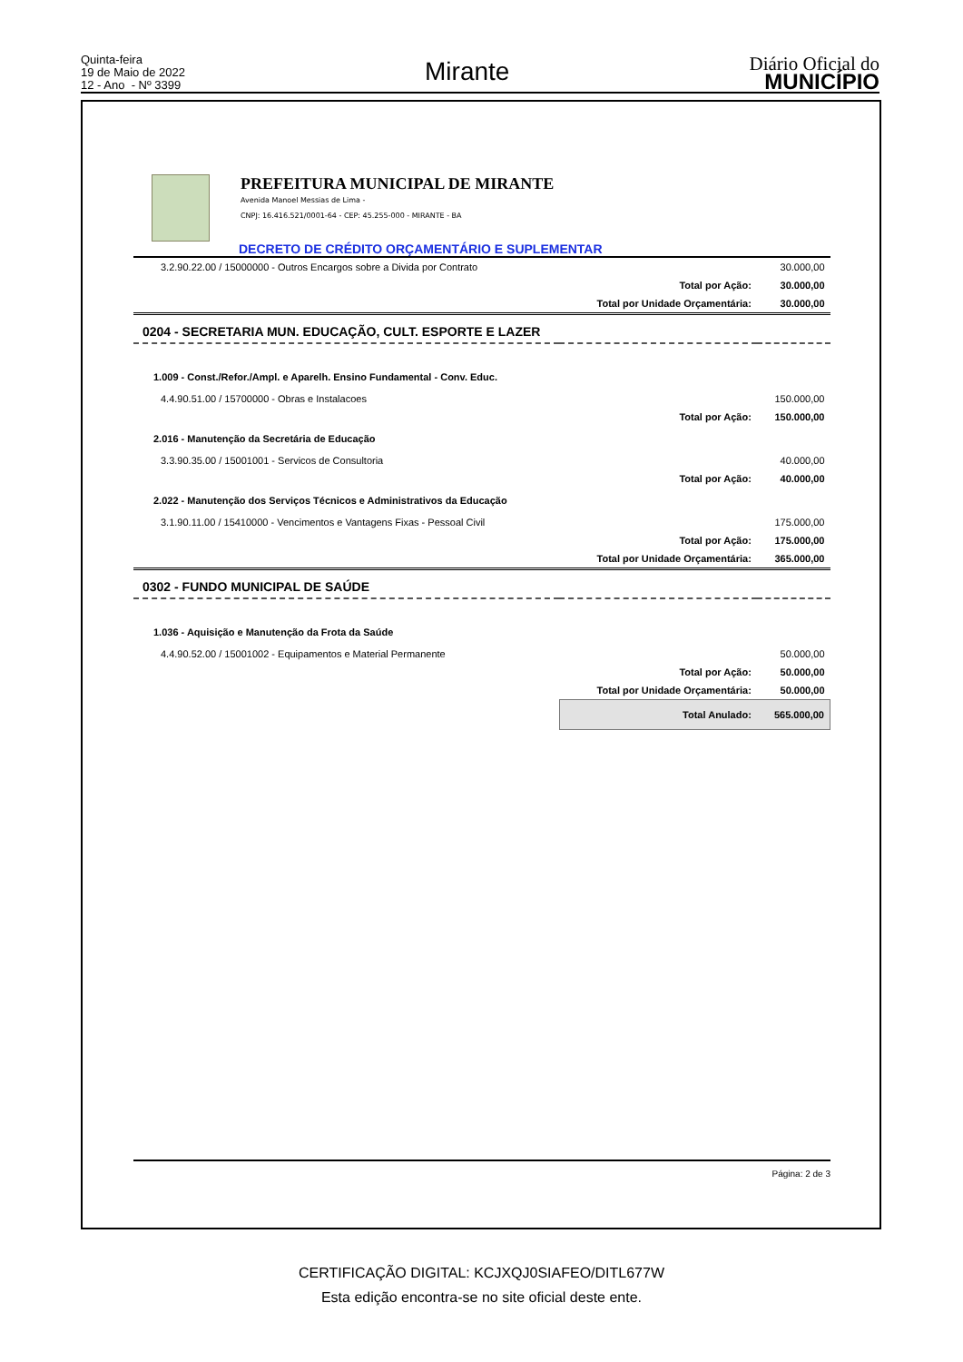Quinta-feira
19 de Maio de 2022
12 - Ano - Nº 3399
Mirante
Diário Oficial do
MUNICÍPIO
PREFEITURA MUNICIPAL DE MIRANTE
Avenida Manoel Messias de Lima -
CNPJ: 16.416.521/0001-64 - CEP: 45.255-000 - MIRANTE - BA
DECRETO DE CRÉDITO ORÇAMENTÁRIO E SUPLEMENTAR
| 3.2.90.22.00 / 15000000 - Outros Encargos sobre a Divida por Contrato | | 30.000,00 |
| | Total por Ação: | 30.000,00 |
| | Total por Unidade Orçamentária: | 30.000,00 |
| 0204 - SECRETARIA MUN. EDUCAÇÃO, CULT. ESPORTE E LAZER | | |
| 1.009 - Const./Refor./Ampl. e Aparelh. Ensino Fundamental - Conv. Educ. | | |
| 4.4.90.51.00 / 15700000 - Obras e Instalacoes | | 150.000,00 |
| | Total por Ação: | 150.000,00 |
| 2.016 - Manutenção da Secretária de Educação | | |
| 3.3.90.35.00 / 15001001 - Servicos de Consultoria | | 40.000,00 |
| | Total por Ação: | 40.000,00 |
| 2.022 - Manutenção dos Serviços Técnicos e Administrativos da Educação | | |
| 3.1.90.11.00 / 15410000 - Vencimentos e Vantagens Fixas - Pessoal Civil | | 175.000,00 |
| | Total por Ação: | 175.000,00 |
| | Total por Unidade Orçamentária: | 365.000,00 |
| 0302 - FUNDO MUNICIPAL DE SAÚDE | | |
| 1.036 - Aquisição e Manutenção da Frota da Saúde | | |
| 4.4.90.52.00 / 15001002 - Equipamentos e Material Permanente | | 50.000,00 |
| | Total por Ação: | 50.000,00 |
| | Total por Unidade Orçamentária: | 50.000,00 |
| | Total Anulado: | 565.000,00 |
Página: 2 de 3
CERTIFICAÇÃO DIGITAL: KCJXQJ0SIAFEO/DITL677W
Esta edição encontra-se no site oficial deste ente.